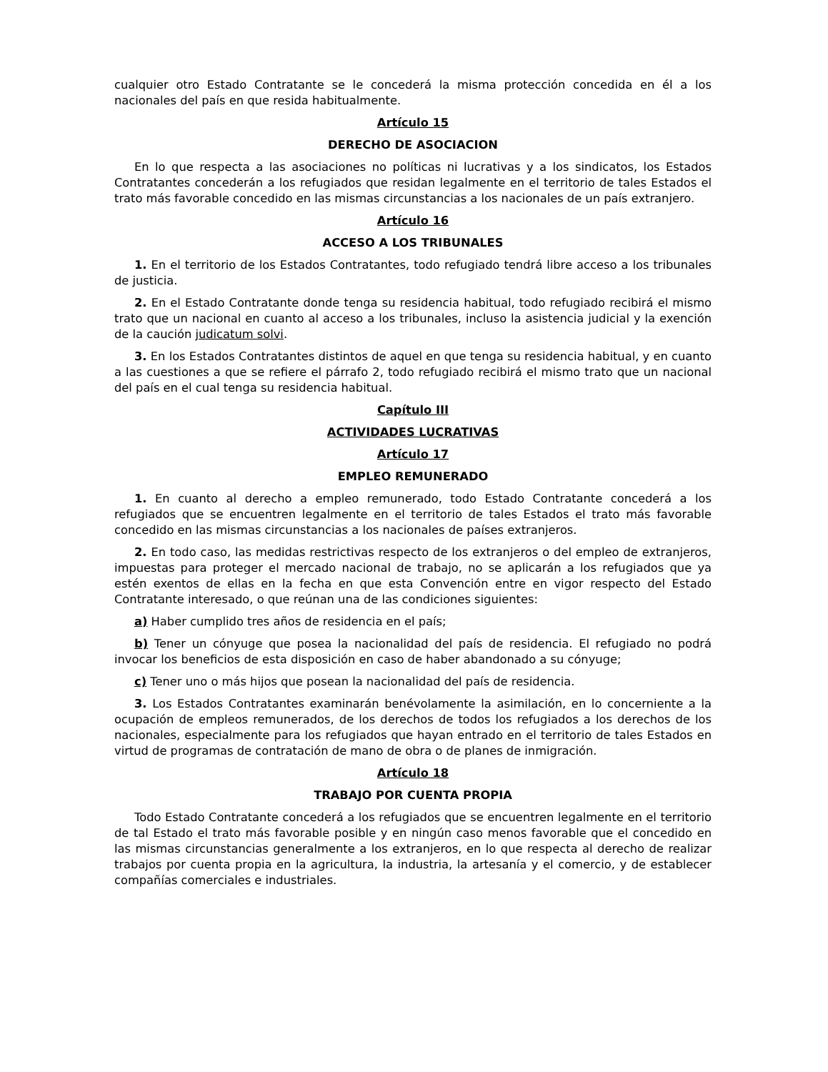cualquier otro Estado Contratante se le concederá la misma protección concedida en él a los nacionales del país en que resida habitualmente.
Artículo 15
DERECHO DE ASOCIACION
En lo que respecta a las asociaciones no políticas ni lucrativas y a los sindicatos, los Estados Contratantes concederán a los refugiados que residan legalmente en el territorio de tales Estados el trato más favorable concedido en las mismas circunstancias a los nacionales de un país extranjero.
Artículo 16
ACCESO A LOS TRIBUNALES
1. En el territorio de los Estados Contratantes, todo refugiado tendrá libre acceso a los tribunales de justicia.
2. En el Estado Contratante donde tenga su residencia habitual, todo refugiado recibirá el mismo trato que un nacional en cuanto al acceso a los tribunales, incluso la asistencia judicial y la exención de la caución judicatum solvi.
3. En los Estados Contratantes distintos de aquel en que tenga su residencia habitual, y en cuanto a las cuestiones a que se refiere el párrafo 2, todo refugiado recibirá el mismo trato que un nacional del país en el cual tenga su residencia habitual.
Capítulo III
ACTIVIDADES LUCRATIVAS
Artículo 17
EMPLEO REMUNERADO
1. En cuanto al derecho a empleo remunerado, todo Estado Contratante concederá a los refugiados que se encuentren legalmente en el territorio de tales Estados el trato más favorable concedido en las mismas circunstancias a los nacionales de países extranjeros.
2. En todo caso, las medidas restrictivas respecto de los extranjeros o del empleo de extranjeros, impuestas para proteger el mercado nacional de trabajo, no se aplicarán a los refugiados que ya estén exentos de ellas en la fecha en que esta Convención entre en vigor respecto del Estado Contratante interesado, o que reúnan una de las condiciones siguientes:
a) Haber cumplido tres años de residencia en el país;
b) Tener un cónyuge que posea la nacionalidad del país de residencia. El refugiado no podrá invocar los beneficios de esta disposición en caso de haber abandonado a su cónyuge;
c) Tener uno o más hijos que posean la nacionalidad del país de residencia.
3. Los Estados Contratantes examinarán benévolamente la asimilación, en lo concerniente a la ocupación de empleos remunerados, de los derechos de todos los refugiados a los derechos de los nacionales, especialmente para los refugiados que hayan entrado en el territorio de tales Estados en virtud de programas de contratación de mano de obra o de planes de inmigración.
Artículo 18
TRABAJO POR CUENTA PROPIA
Todo Estado Contratante concederá a los refugiados que se encuentren legalmente en el territorio de tal Estado el trato más favorable posible y en ningún caso menos favorable que el concedido en las mismas circunstancias generalmente a los extranjeros, en lo que respecta al derecho de realizar trabajos por cuenta propia en la agricultura, la industria, la artesanía y el comercio, y de establecer compañías comerciales e industriales.